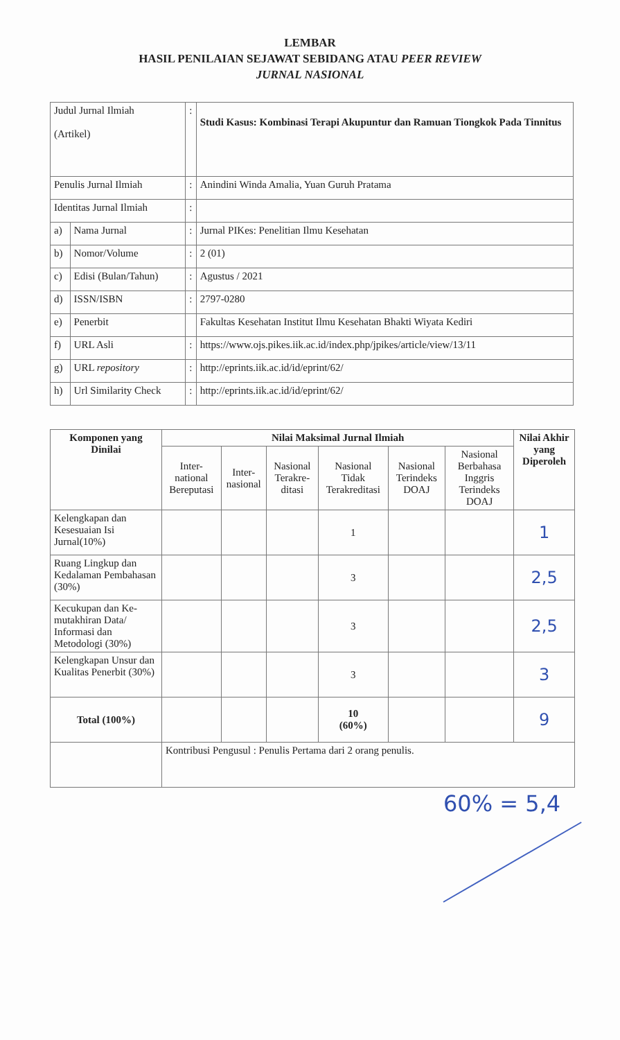LEMBAR
HASIL PENILAIAN SEJAWAT SEBIDANG ATAU PEER REVIEW
JURNAL NASIONAL
| Judul Jurnal Ilmiah (Artikel) | | : | Studi Kasus: Kombinasi Terapi Akupuntur dan Ramuan Tiongkok Pada Tinnitus |
| Penulis Jurnal Ilmiah | | : | Anindini Winda Amalia, Yuan Guruh Pratama |
| Identitas Jurnal Ilmiah | | : | |
| a) | Nama Jurnal | : | Jurnal PIKes: Penelitian Ilmu Kesehatan |
| b) | Nomor/Volume | : | 2 (01) |
| c) | Edisi (Bulan/Tahun) | : | Agustus / 2021 |
| d) | ISSN/ISBN | : | 2797-0280 |
| e) | Penerbit | | Fakultas Kesehatan Institut Ilmu Kesehatan Bhakti Wiyata Kediri |
| f) | URL Asli | : | https://www.ojs.pikes.iik.ac.id/index.php/jpikes/article/view/13/11 |
| g) | URL repository | : | http://eprints.iik.ac.id/id/eprint/62/ |
| h) | Url Similarity Check | : | http://eprints.iik.ac.id/id/eprint/62/ |
| Komponen yang Dinilai | Nilai Maksimal Jurnal Ilmiah | | | | | | Nilai Akhir yang Diperoleh |
| --- | --- | --- | --- | --- | --- | --- | --- |
| | Inter-national Bereputasi | Inter-nasional | Nasional Terakre-ditasi | Nasional Tidak Terakreditasi | Nasional Terindeks DOAJ | Nasional Berbahasa Inggris Terindeks DOAJ | |
| Kelengkapan dan Kesesuaian Isi Jurnal(10%) | | | | 1 | | | 1 |
| Ruang Lingkup dan Kedalaman Pembahasan (30%) | | | | 3 | | | 2,5 |
| Kecukupan dan Ke-mutakhiran Data/ Informasi dan Metodologi (30%) | | | | 3 | | | 2,5 |
| Kelengkapan Unsur dan Kualitas Penerbit (30%) | | | | 3 | | | 3 |
| Total (100%) | | | | 10 (60%) | | | 9 |
| | Kontribusi Pengusul : Penulis Pertama dari 2 orang penulis. | | | | | | |
60% = 5,4